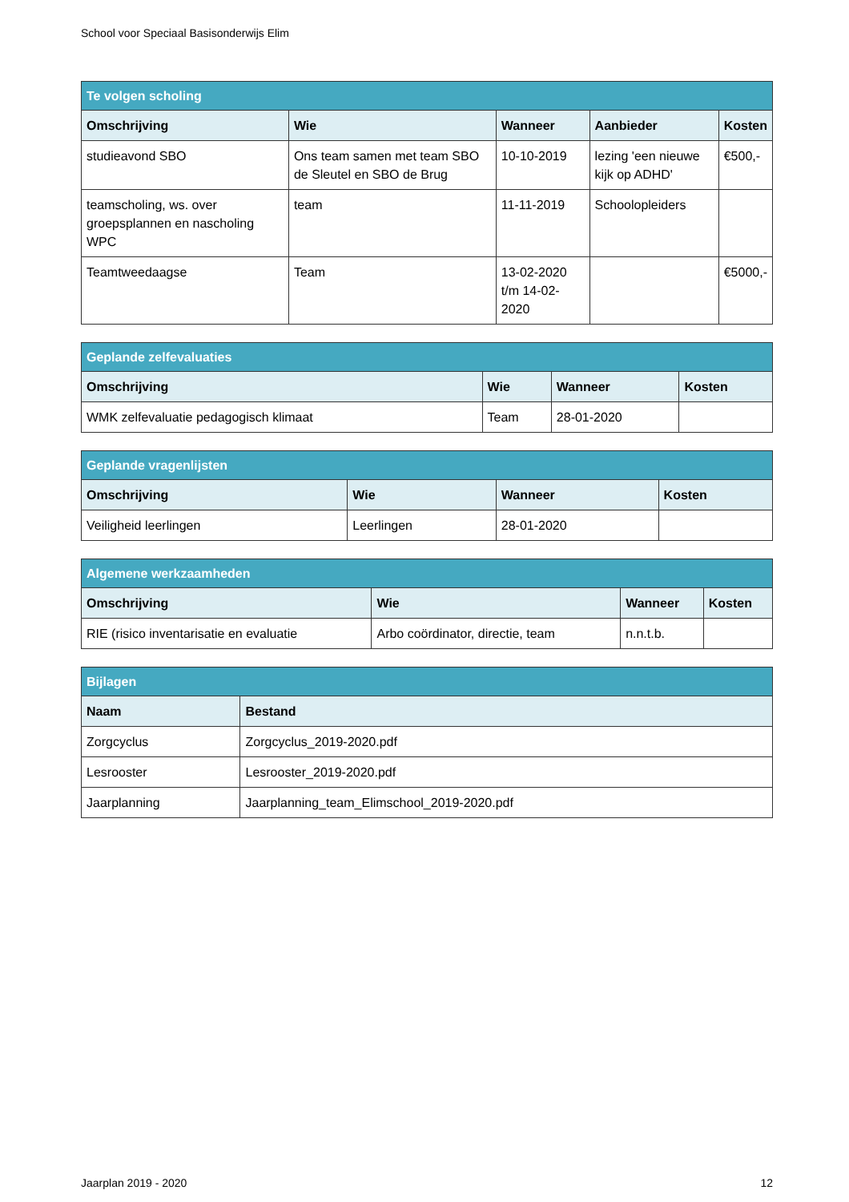School voor Speciaal Basisonderwijs Elim
| Te volgen scholing | | | | |
| --- | --- | --- | --- | --- |
| Omschrijving | Wie | Wanneer | Aanbieder | Kosten |
| studieavond SBO | Ons team samen met team SBO de Sleutel en SBO de Brug | 10-10-2019 | lezing 'een nieuwe kijk op ADHD' | €500,- |
| teamscholing, ws. over groepsplannen en nascholing WPC | team | 11-11-2019 | Schoolopleiders | |
| Teamtweedaagse | Team | 13-02-2020 t/m 14-02-2020 | | €5000,- |
| Geplande zelfevaluaties | | | |
| --- | --- | --- | --- |
| Omschrijving | Wie | Wanneer | Kosten |
| WMK zelfevaluatie pedagogisch klimaat | Team | 28-01-2020 | |
| Geplande vragenlijsten | | | |
| --- | --- | --- | --- |
| Omschrijving | Wie | Wanneer | Kosten |
| Veiligheid leerlingen | Leerlingen | 28-01-2020 | |
| Algemene werkzaamheden | | | |
| --- | --- | --- | --- |
| Omschrijving | Wie | Wanneer | Kosten |
| RIE (risico inventarisatie en evaluatie | Arbo coördinator, directie, team | n.n.t.b. | |
| Bijlagen | |
| --- | --- |
| Naam | Bestand |
| Zorgcyclus | Zorgcyclus_2019-2020.pdf |
| Lesrooster | Lesrooster_2019-2020.pdf |
| Jaarplanning | Jaarplanning_team_Elimschool_2019-2020.pdf |
Jaarplan 2019 - 2020 12